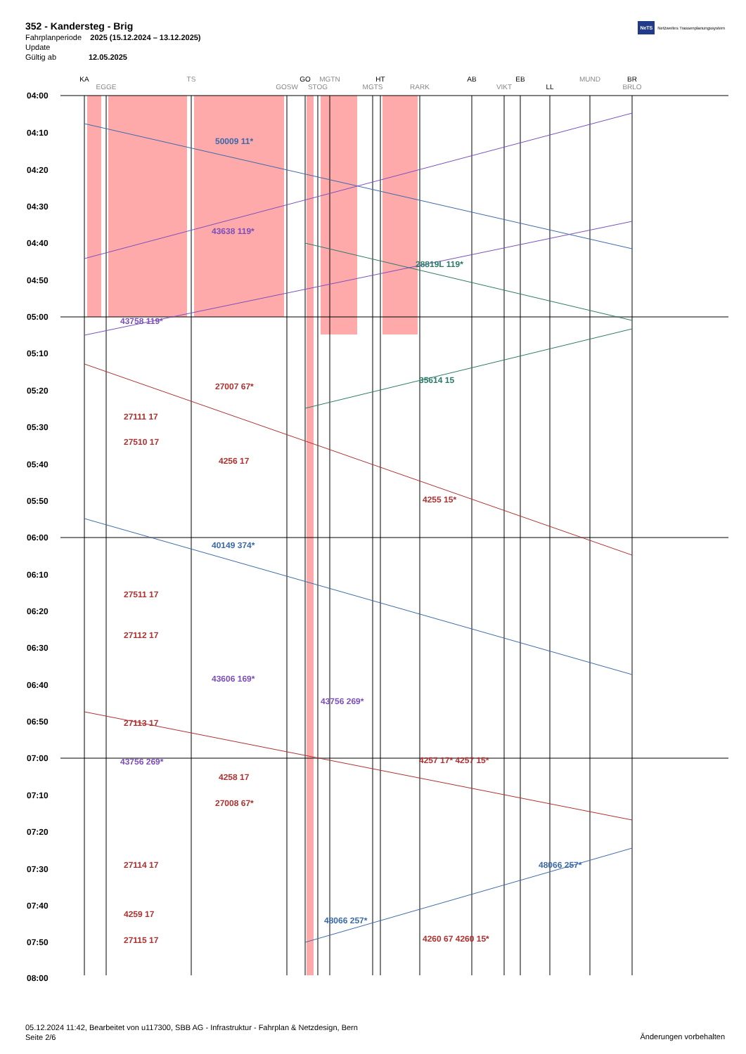352 - Kandersteg - Brig
Fahrplanperiode 2025 (15.12.2024 – 13.12.2025)
Update
Gültig ab 12.05.2025
NeTS Netzweites Trassenplanungssystem
KA
EGGE
TS
GOSW
GO
STOG
MGTN
MGTS
HT
RARK
AB
VIKT
EB
LL
MUND
BR
BRLO
04:00
04:10
04:20
04:30
04:40
04:50
05:00
05:10
05:20
05:30
05:40
05:50
06:00
06:10
06:20
06:30
06:40
06:50
07:00
07:10
07:20
07:30
07:40
07:50
08:00
50009 11*
43638 119*
28819L 119*
43758 119*
27007 67*
35614 15
27111 17
27510 17
4256 17
4255 15*
40149 374*
27511 17
27112 17
43606 169*
43756 269*
27113 17
43756 269*
4257 17* 4257 15*
4258 17
27008 67*
27114 17
48066 257*
4259 17
48066 257*
27115 17
4260 67 4260 15*
05.12.2024 11:42, Bearbeitet von u117300, SBB AG - Infrastruktur - Fahrplan & Netzdesign, Bern
Seite 2/6
Änderungen vorbehalten